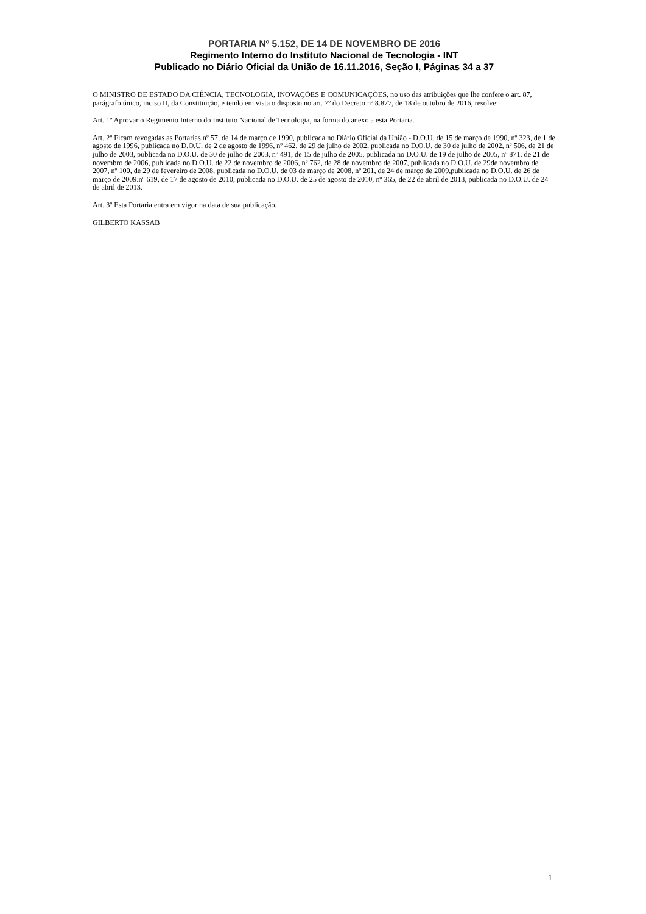PORTARIA Nº 5.152, DE 14 DE NOVEMBRO DE 2016
Regimento Interno do Instituto Nacional de Tecnologia - INT
Publicado no Diário Oficial da União de 16.11.2016, Seção I, Páginas 34 a 37
O MINISTRO DE ESTADO DA CIÊNCIA, TECNOLOGIA, INOVAÇÕES E COMUNICAÇÕES, no uso das atribuições que lhe confere o art. 87, parágrafo único, inciso II, da Constituição, e tendo em vista o disposto no art. 7º do Decreto nº 8.877, de 18 de outubro de 2016, resolve:
Art. 1º Aprovar o Regimento Interno do Instituto Nacional de Tecnologia, na forma do anexo a esta Portaria.
Art. 2º Ficam revogadas as Portarias nº 57, de 14 de março de 1990, publicada no Diário Oficial da União - D.O.U. de 15 de março de 1990, nº 323, de 1 de agosto de 1996, publicada no D.O.U. de 2 de agosto de 1996, nº 462, de 29 de julho de 2002, publicada no D.O.U. de 30 de julho de 2002, nº 506, de 21 de julho de 2003, publicada no D.O.U. de 30 de julho de 2003, nº 491, de 15 de julho de 2005, publicada no D.O.U. de 19 de julho de 2005, nº 871, de 21 de novembro de 2006, publicada no D.O.U. de 22 de novembro de 2006, nº 762, de 28 de novembro de 2007, publicada no D.O.U. de 29de novembro de 2007, nº 100, de 29 de fevereiro de 2008, publicada no D.O.U. de 03 de março de 2008, nº 201, de 24 de março de 2009,publicada no D.O.U. de 26 de março de 2009.nº 619, de 17 de agosto de 2010, publicada no D.O.U. de 25 de agosto de 2010, nº 365, de 22 de abril de 2013, publicada no D.O.U. de 24 de abril de 2013.
Art. 3º Esta Portaria entra em vigor na data de sua publicação.
GILBERTO KASSAB
1